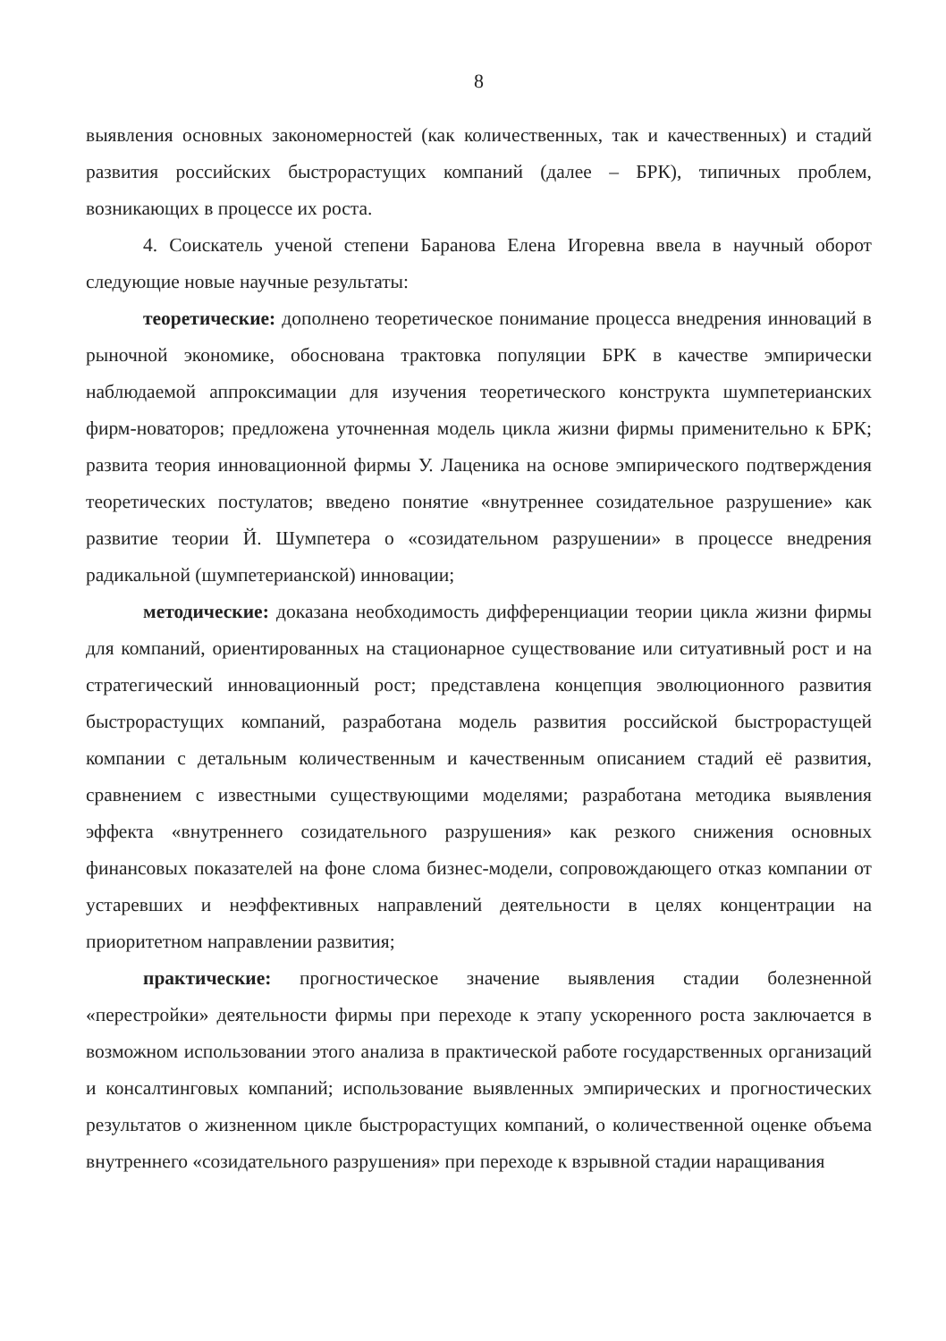8
выявления основных закономерностей (как количественных, так и качественных) и стадий развития российских быстрорастущих компаний (далее – БРК), типичных проблем, возникающих в процессе их роста.
4. Соискатель ученой степени Баранова Елена Игоревна ввела в научный оборот следующие новые научные результаты:
теоретические: дополнено теоретическое понимание процесса внедрения инноваций в рыночной экономике, обоснована трактовка популяции БРК в качестве эмпирически наблюдаемой аппроксимации для изучения теоретического конструкта шумпетерианских фирм-новаторов; предложена уточненная модель цикла жизни фирмы применительно к БРК; развита теория инновационной фирмы У. Лаценика на основе эмпирического подтверждения теоретических постулатов; введено понятие «внутреннее созидательное разрушение» как развитие теории Й. Шумпетера о «созидательном разрушении» в процессе внедрения радикальной (шумпетерианской) инновации;
методические: доказана необходимость дифференциации теории цикла жизни фирмы для компаний, ориентированных на стационарное существование или ситуативный рост и на стратегический инновационный рост; представлена концепция эволюционного развития быстрорастущих компаний, разработана модель развития российской быстрорастущей компании с детальным количественным и качественным описанием стадий её развития, сравнением с известными существующими моделями; разработана методика выявления эффекта «внутреннего созидательного разрушения» как резкого снижения основных финансовых показателей на фоне слома бизнес-модели, сопровождающего отказ компании от устаревших и неэффективных направлений деятельности в целях концентрации на приоритетном направлении развития;
практические: прогностическое значение выявления стадии болезненной «перестройки» деятельности фирмы при переходе к этапу ускоренного роста заключается в возможном использовании этого анализа в практической работе государственных организаций и консалтинговых компаний; использование выявленных эмпирических и прогностических результатов о жизненном цикле быстрорастущих компаний, о количественной оценке объема внутреннего «созидательного разрушения» при переходе к взрывной стадии наращивания